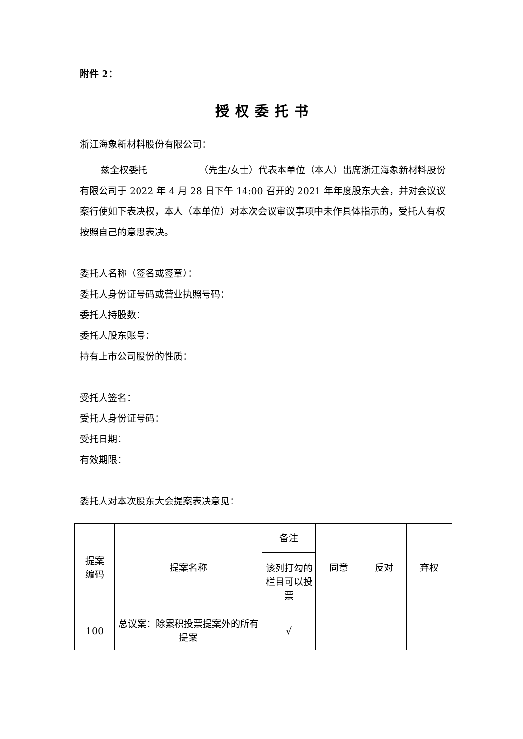附件 2：
授权委托书
浙江海象新材料股份有限公司：
兹全权委托　　　　　　（先生/女士）代表本单位（本人）出席浙江海象新材料股份有限公司于 2022 年 4 月 28 日下午 14:00 召开的 2021 年年度股东大会，并对会议议案行使如下表决权，本人（本单位）对本次会议审议事项中未作具体指示的，受托人有权按照自己的意思表决。
委托人名称（签名或签章）：
委托人身份证号码或营业执照号码：
委托人持股数：
委托人股东账号：
持有上市公司股份的性质：
受托人签名：
受托人身份证号码：
受托日期：
有效期限：
委托人对本次股东大会提案表决意见：
| 提案 编码 | 提案名称 | 备注 | 同意 | 反对 | 弃权 |
| | | 该列打勾的栏目可以投票 | | | |
| 100 | 总议案：除累积投票提案外的所有提案 | √ | | | |